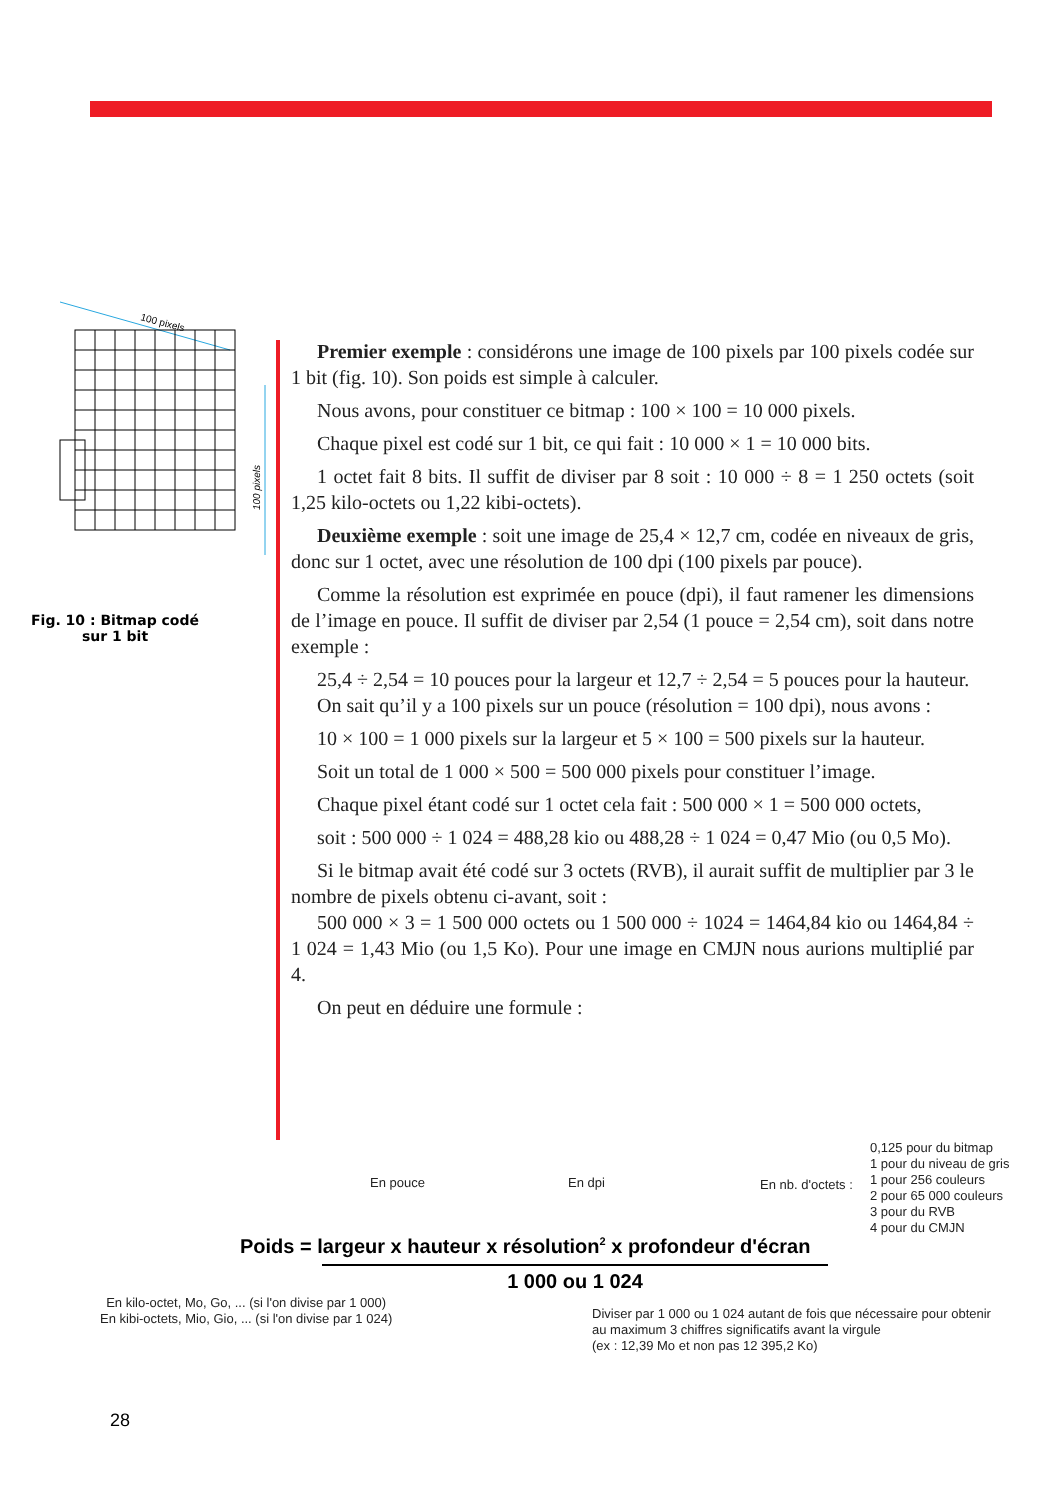100 pixels
100 pixels
Fig. 10 : Bitmap codé sur 1 bit
Premier exemple : considérons une image de 100 pixels par 100 pixels codée sur 1 bit (fig. 10). Son poids est simple à calculer.
Nous avons, pour constituer ce bitmap : 100 × 100 = 10 000 pixels.
Chaque pixel est codé sur 1 bit, ce qui fait : 10 000 × 1 = 10 000 bits.
1 octet fait 8 bits. Il suffit de diviser par 8 soit : 10 000 ÷ 8 = 1 250 octets (soit 1,25 kilo-octets ou 1,22 kibi-octets).
Deuxième exemple : soit une image de 25,4 × 12,7 cm, codée en niveaux de gris, donc sur 1 octet, avec une résolution de 100 dpi (100 pixels par pouce).
Comme la résolution est exprimée en pouce (dpi), il faut ramener les dimensions de l’image en pouce. Il suffit de diviser par 2,54 (1 pouce = 2,54 cm), soit dans notre exemple :
25,4 ÷ 2,54 = 10 pouces pour la largeur et 12,7 ÷ 2,54 = 5 pouces pour la hauteur.
On sait qu’il y a 100 pixels sur un pouce (résolution = 100 dpi), nous avons :
10 × 100 = 1 000 pixels sur la largeur et 5 × 100 = 500 pixels sur la hauteur.
Soit un total de 1 000 × 500 = 500 000 pixels pour constituer l’image.
Chaque pixel étant codé sur 1 octet cela fait : 500 000 × 1 = 500 000 octets,
soit : 500 000 ÷ 1 024 = 488,28 kio ou 488,28 ÷ 1 024 = 0,47 Mio (ou 0,5 Mo).
Si le bitmap avait été codé sur 3 octets (RVB), il aurait suffit de multiplier par 3 le nombre de pixels obtenu ci-avant, soit :
500 000 × 3 = 1 500 000 octets ou 1 500 000 ÷ 1024 = 1464,84 kio ou 1464,84 ÷ 1 024 = 1,43 Mio (ou 1,5 Ko). Pour une image en CMJN nous aurions multiplié par 4.
On peut en déduire une formule :
0,125 pour du bitmap
1 pour du niveau de gris
1 pour 256 couleurs
2 pour 65 000 couleurs
3 pour du RVB
4 pour du CMJN
En pouce En dpi En nb. d'octets :
Poids = largeur x hauteur x résolution<sup>2</sup> x profondeur d'écran
1 000 ou 1 024
En kilo-octet, Mo, Go, ... (si l'on divise par 1 000)
En kibi-octets, Mio, Gio, ... (si l'on divise par 1 024)
Diviser par 1 000 ou 1 024 autant de fois que nécessaire pour obtenir
au maximum 3 chiffres significatifs avant la virgule
(ex : 12,39 Mo et non pas 12 395,2 Ko)
28